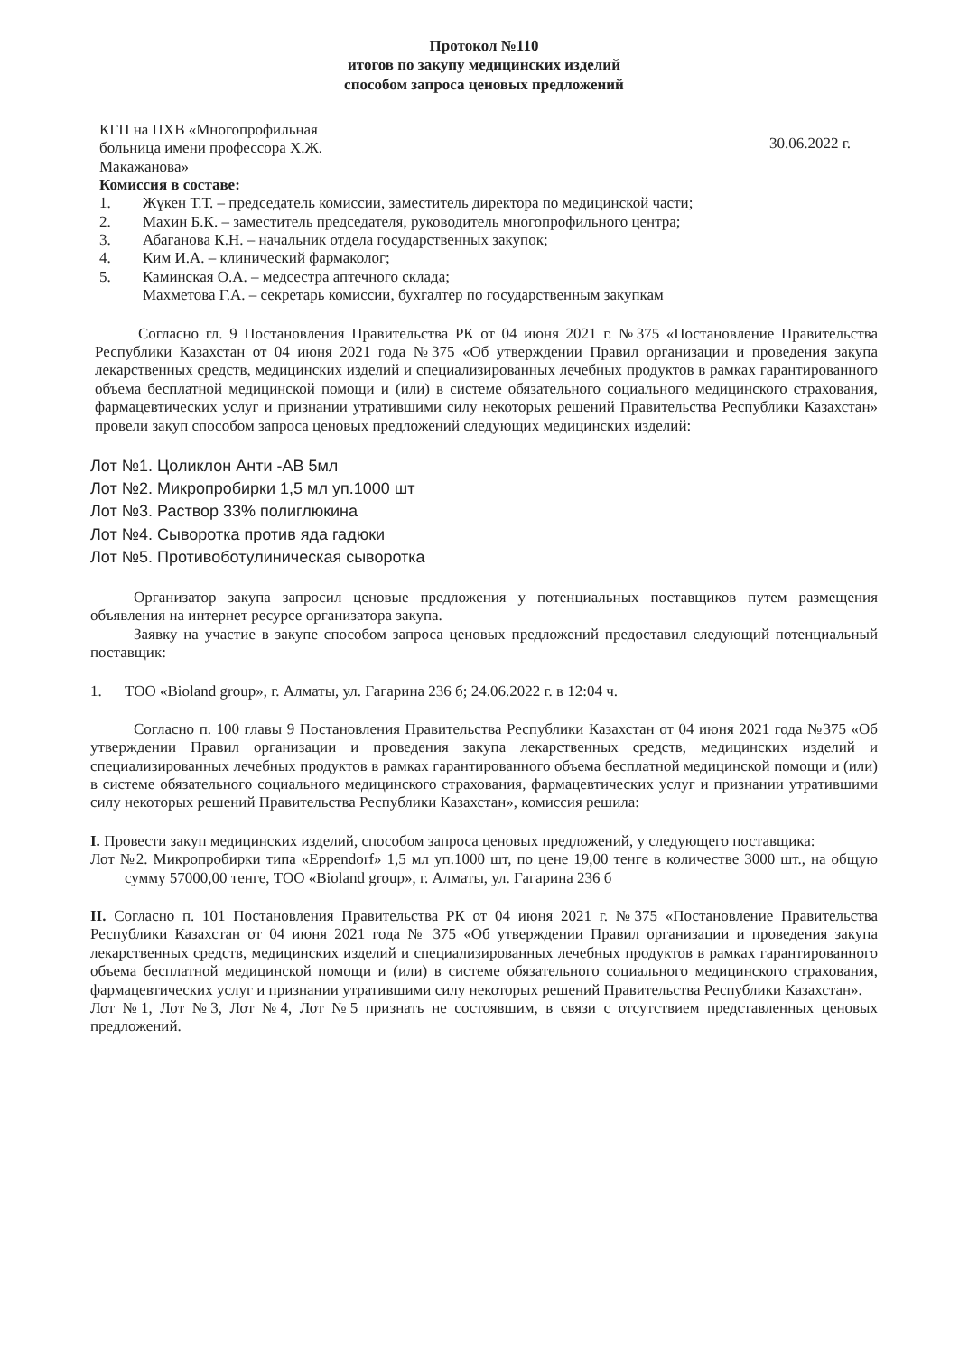Протокол №110
итогов по закупу медицинских изделий
способом запроса ценовых предложений
КГП на ПХВ «Многопрофильная
больница имени профессора Х.Ж.
Макажанова»
30.06.2022 г.
Комиссия в составе:
1. Жүкен Т.Т. – председатель комиссии, заместитель директора по медицинской части;
2. Махин Б.К. – заместитель председателя, руководитель многопрофильного центра;
3. Абаганова К.Н. – начальник отдела государственных закупок;
4. Ким И.А. – клинический фармаколог;
5. Каминская О.А. – медсестра аптечного склада;
Махметова Г.А. – секретарь комиссии, бухгалтер по государственным закупкам
Согласно гл. 9 Постановления Правительства РК от 04 июня 2021 г. №375 «Постановление Правительства Республики Казахстан от 04 июня 2021 года №375 «Об утверждении Правил организации и проведения закупа лекарственных средств, медицинских изделий и специализированных лечебных продуктов в рамках гарантированного объема бесплатной медицинской помощи и (или) в системе обязательного социального медицинского страхования, фармацевтических услуг и признании утратившими силу некоторых решений Правительства Республики Казахстан» провели закуп способом запроса ценовых предложений следующих медицинских изделий:
Лот №1. Цоликлон Анти -АВ 5мл
Лот №2. Микропробирки 1,5 мл уп.1000 шт
Лот №3. Раствор 33% полиглюкина
Лот №4. Сыворотка против яда гадюки
Лот №5. Противоботулиническая сыворотка
Организатор закупа запросил ценовые предложения у потенциальных поставщиков путем размещения объявления на интернет ресурсе организатора закупа.
Заявку на участие в закупе способом запроса ценовых предложений предоставил следующий потенциальный поставщик:
1. ТОО «Bioland group», г. Алматы, ул. Гагарина 236 б; 24.06.2022 г. в 12:04 ч.
Согласно п. 100 главы 9 Постановления Правительства Республики Казахстан от 04 июня 2021 года №375 «Об утверждении Правил организации и проведения закупа лекарственных средств, медицинских изделий и специализированных лечебных продуктов в рамках гарантированного объема бесплатной медицинской помощи и (или) в системе обязательного социального медицинского страхования, фармацевтических услуг и признании утратившими силу некоторых решений Правительства Республики Казахстан», комиссия решила:
I. Провести закуп медицинских изделий, способом запроса ценовых предложений, у следующего поставщика:
Лот №2. Микропробирки типа «Eppendorf» 1,5 мл уп.1000 шт, по цене 19,00 тенге в количестве 3000 шт., на общую сумму 57000,00 тенге, ТОО «Bioland group», г. Алматы, ул. Гагарина 236 б
II. Согласно п. 101 Постановления Правительства РК от 04 июня 2021 г. №375 «Постановление Правительства Республики Казахстан от 04 июня 2021 года № 375 «Об утверждении Правил организации и проведения закупа лекарственных средств, медицинских изделий и специализированных лечебных продуктов в рамках гарантированного объема бесплатной медицинской помощи и (или) в системе обязательного социального медицинского страхования, фармацевтических услуг и признании утратившими силу некоторых решений Правительства Республики Казахстан».
Лот №1, Лот №3, Лот №4, Лот №5 признать не состоявшим, в связи с отсутствием представленных ценовых предложений.